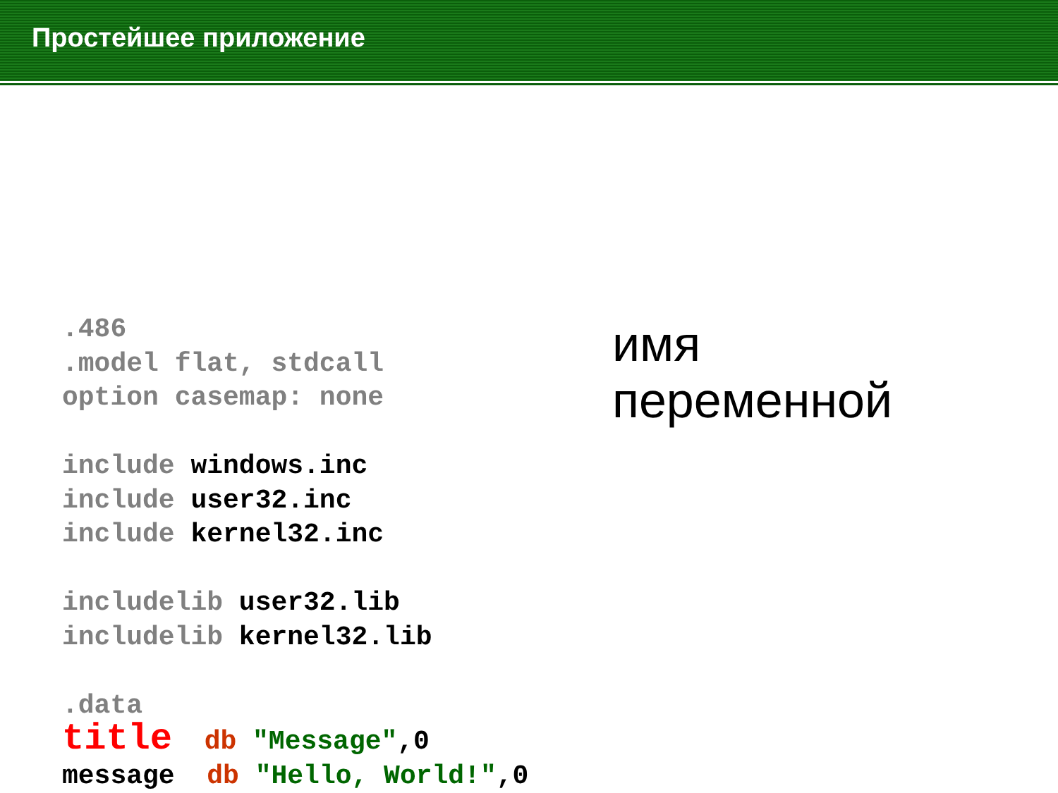Простейшее приложение
.486
.model flat, stdcall
option casemap: none

include windows.inc
include user32.inc
include kernel32.inc

includelib user32.lib
includelib kernel32.lib

.data
title  db "Message",0
message  db "Hello, World!",0
имя
переменной